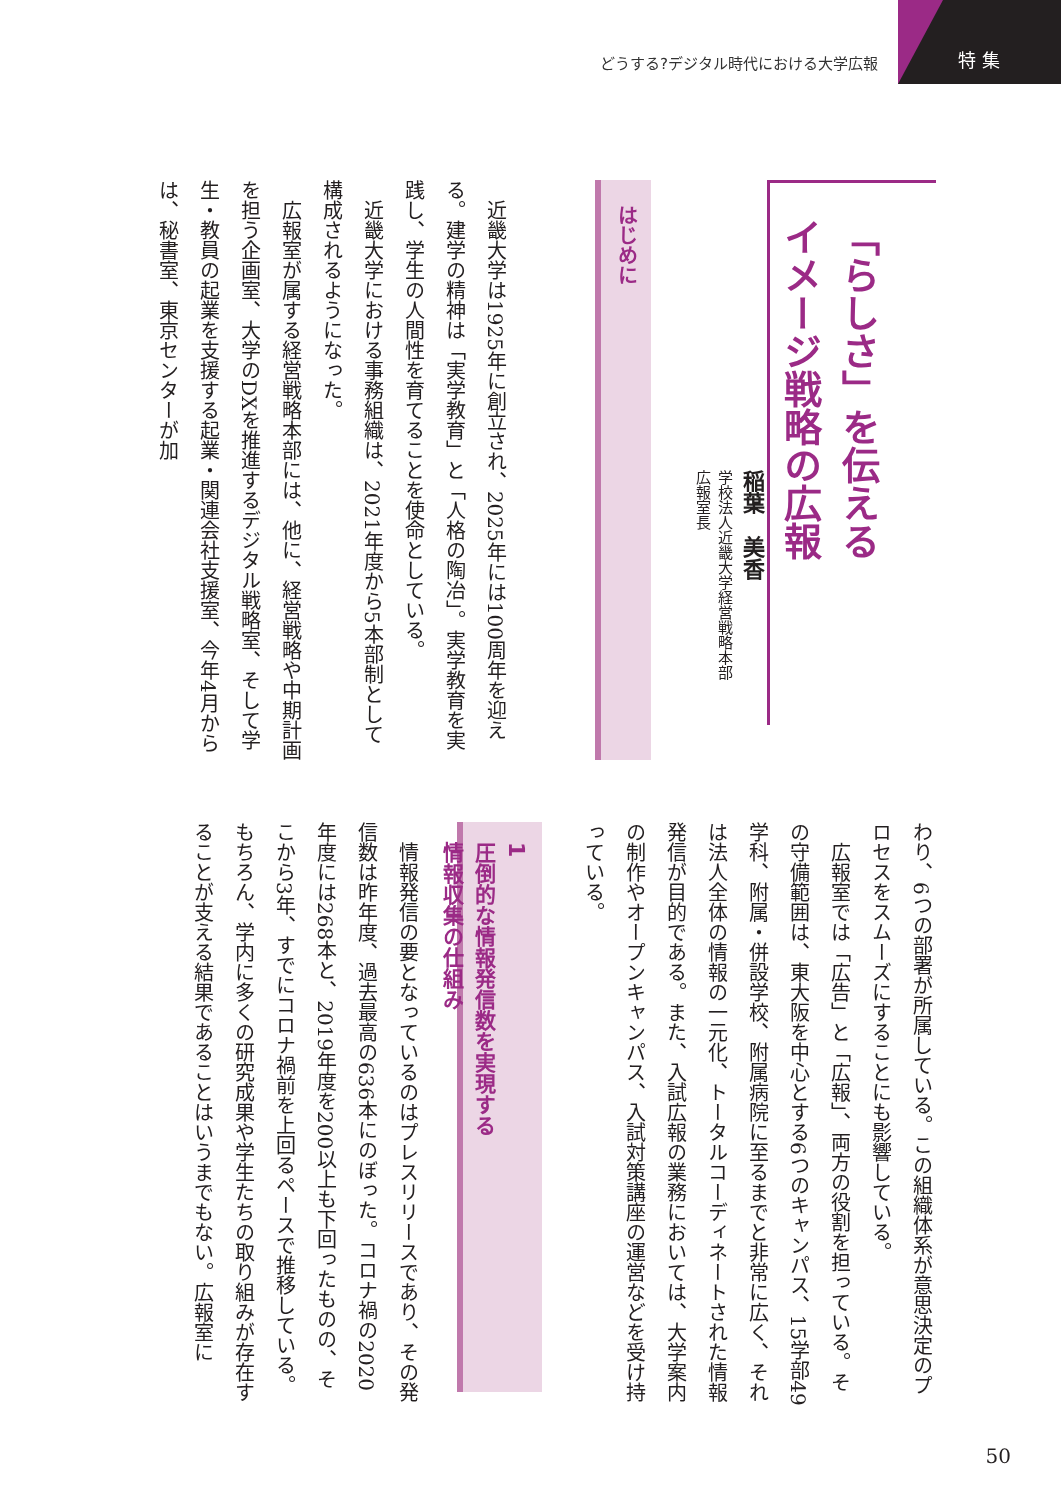どうする?デジタル時代における大学広報
特集
「らしさ」を伝える
イメージ戦略の広報
稲葉　美香
学校法人近畿大学経営戦略本部
広報室長
はじめに
　近畿大学は1925年に創立され、2025年には100周年を迎える。建学の精神は「実学教育」と「人格の陶冶」。実学教育を実践し、学生の人間性を育てることを使命としている。
　近畿大学における事務組織は、2021年度から5本部制として構成されるようになった。
　広報室が属する経営戦略本部には、他に、経営戦略や中期計画を担う企画室、大学のDXを推進するデジタル戦略室、そして学生・教員の起業を支援する起業・関連会社支援室、今年4月からは、秘書室、東京センターが加
わり、6つの部署が所属している。この組織体系が意思決定のプロセスをスムーズにすることにも影響している。
　広報室では「広告」と「広報」、両方の役割を担っている。その守備範囲は、東大阪を中心とする6つのキャンパス、15学部49学科、附属・併設学校、附属病院に至るまでと非常に広く、それは法人全体の情報の一元化、トータルコーディネートされた情報発信が目的である。また、入試広報の業務においては、大学案内の制作やオープンキャンパス、入試対策講座の運営などを受け持っている。
1
圧倒的な情報発信数を実現する
情報収集の仕組み
　情報発信の要となっているのはプレスリリースであり、その発信数は昨年度、過去最高の636本にのぼった。コロナ禍の2020年度には268本と、2019年度を200以上も下回ったものの、そこから3年、すでにコロナ禍前を上回るペースで推移している。もちろん、学内に多くの研究成果や学生たちの取り組みが存在することが支える結果であることはいうまでもない。広報室に
50